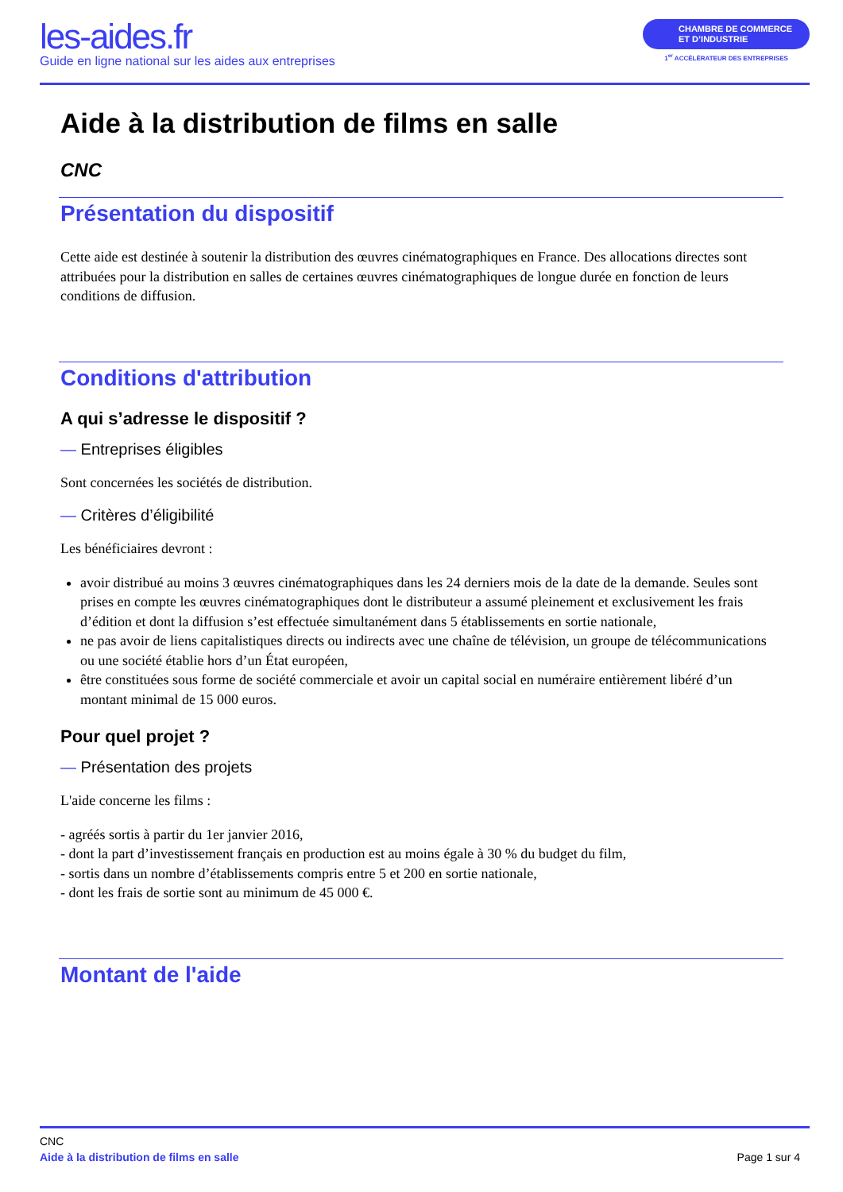les-aides.fr
Guide en ligne national sur les aides aux entreprises
CHAMBRE DE COMMERCE
ET D’INDUSTRIE
1<sup>er</sup> ACCÉLÉRATEUR DES ENTREPRISES
Aide à la distribution de films en salle
CNC
Présentation du dispositif
Cette aide est destinée à soutenir la distribution des œuvres cinématographiques en France. Des allocations directes sont attribuées pour la distribution en salles de certaines œuvres cinématographiques de longue durée en fonction de leurs conditions de diffusion.
Conditions d'attribution
A qui s’adresse le dispositif ?
— Entreprises éligibles
Sont concernées les sociétés de distribution.
— Critères d’éligibilité
Les bénéficiaires devront :
avoir distribué au moins 3 œuvres cinématographiques dans les 24 derniers mois de la date de la demande. Seules sont prises en compte les œuvres cinématographiques dont le distributeur a assumé pleinement et exclusivement les frais d’édition et dont la diffusion s’est effectuée simultanément dans 5 établissements en sortie nationale,
ne pas avoir de liens capitalistiques directs ou indirects avec une chaîne de télévision, un groupe de télécommunications ou une société établie hors d’un État européen,
être constituées sous forme de société commerciale et avoir un capital social en numéraire entièrement libéré d’un montant minimal de 15 000 euros.
Pour quel projet ?
— Présentation des projets
L'aide concerne les films :
- agréés sortis à partir du 1er janvier 2016,
- dont la part d’investissement français en production est au moins égale à 30 % du budget du film,
- sortis dans un nombre d’établissements compris entre 5 et 200 en sortie nationale,
- dont les frais de sortie sont au minimum de 45 000 €.
Montant de l'aide
CNC
Aide à la distribution de films en salle Page 1 sur 4